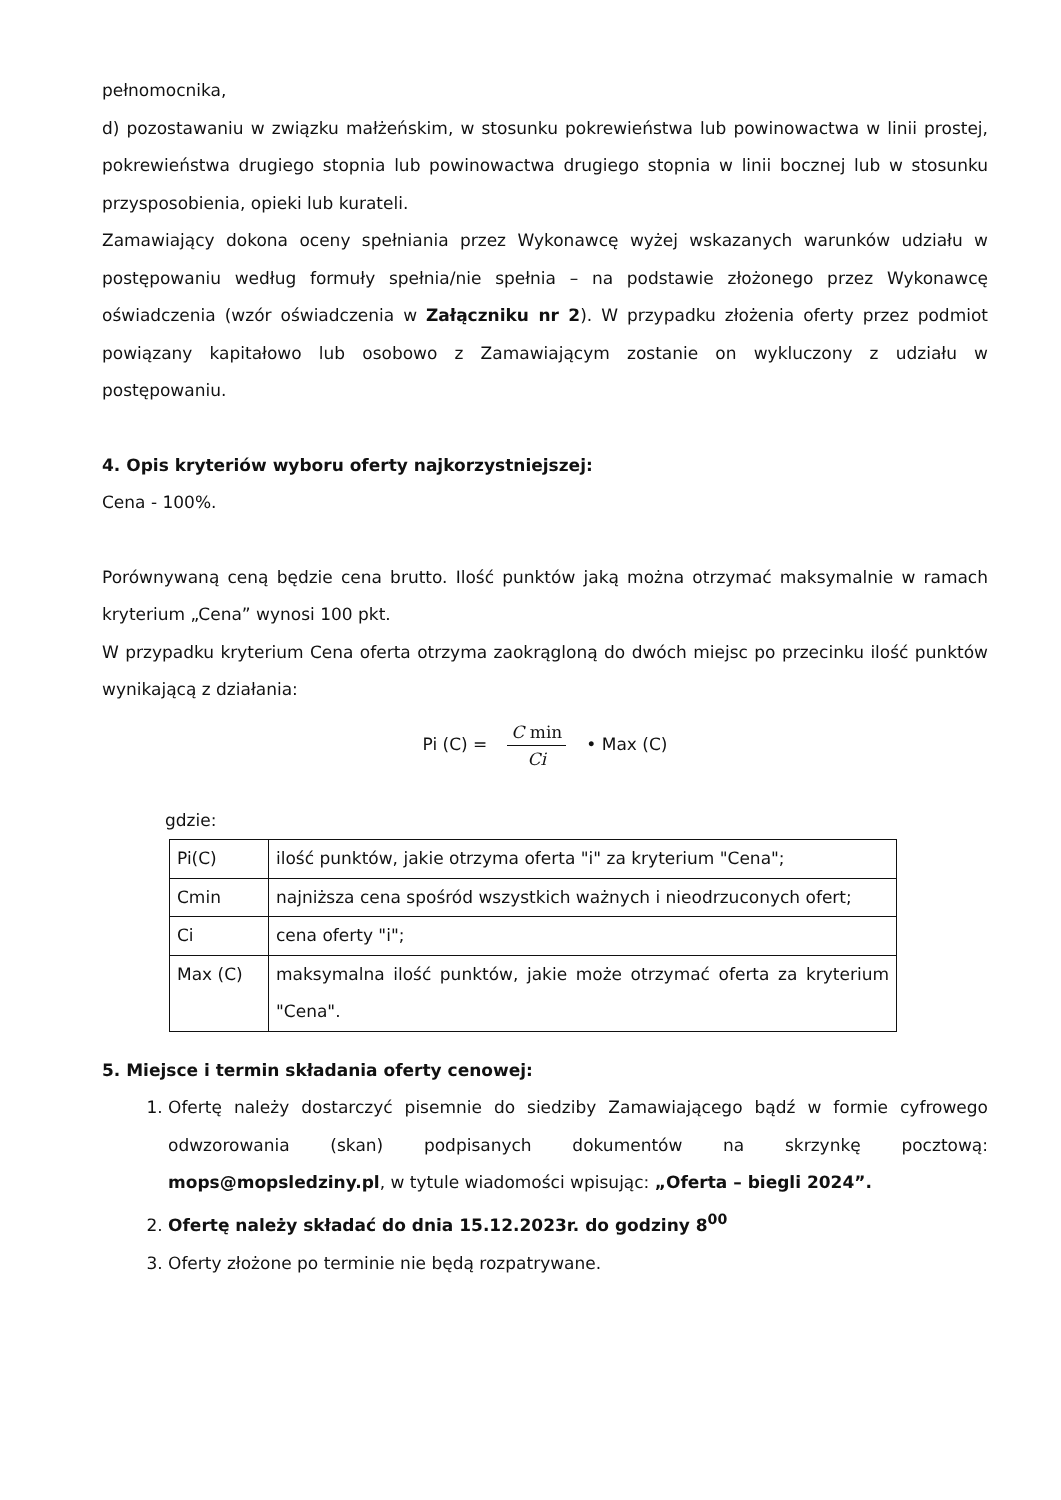pełnomocnika,
d) pozostawaniu w związku małżeńskim, w stosunku pokrewieństwa lub powinowactwa w linii prostej, pokrewieństwa drugiego stopnia lub powinowactwa drugiego stopnia w linii bocznej lub w stosunku przysposobienia, opieki lub kurateli.
Zamawiający dokona oceny spełniania przez Wykonawcę wyżej wskazanych warunków udziału w postępowaniu według formuły spełnia/nie spełnia – na podstawie złożonego przez Wykonawcę oświadczenia (wzór oświadczenia w Załączniku nr 2). W przypadku złożenia oferty przez podmiot powiązany kapitałowo lub osobowo z Zamawiającym zostanie on wykluczony z udziału w postępowaniu.
4. Opis kryteriów wyboru oferty najkorzystniejszej:
Cena - 100%.
Porównywaną ceną będzie cena brutto. Ilość punktów jaką można otrzymać maksymalnie w ramach kryterium „Cena” wynosi 100 pkt.
W przypadku kryterium Cena oferta otrzyma zaokrągloną do dwóch miejsc po przecinku ilość punktów wynikającą z działania:
Pi (C) = C min Ci • Max (C)
gdzie:
| Pi(C) | ilość punktów, jakie otrzyma oferta "i" za kryterium "Cena"; |
| Cmin | najniższa cena spośród wszystkich ważnych i nieodrzuconych ofert; |
| Ci | cena oferty "i"; |
| Max (C) | maksymalna ilość punktów, jakie może otrzymać oferta za kryterium "Cena". |
5. Miejsce i termin składania oferty cenowej:
1. Ofertę należy dostarczyć pisemnie do siedziby Zamawiającego bądź w formie cyfrowego odwzorowania (skan) podpisanych dokumentów na skrzynkę pocztową: mops@mopsledziny.pl, w tytule wiadomości wpisując: „Oferta – biegli 2024”.
2. Ofertę należy składać do dnia 15.12.2023r. do godziny 8<sup>00</sup>
3. Oferty złożone po terminie nie będą rozpatrywane.